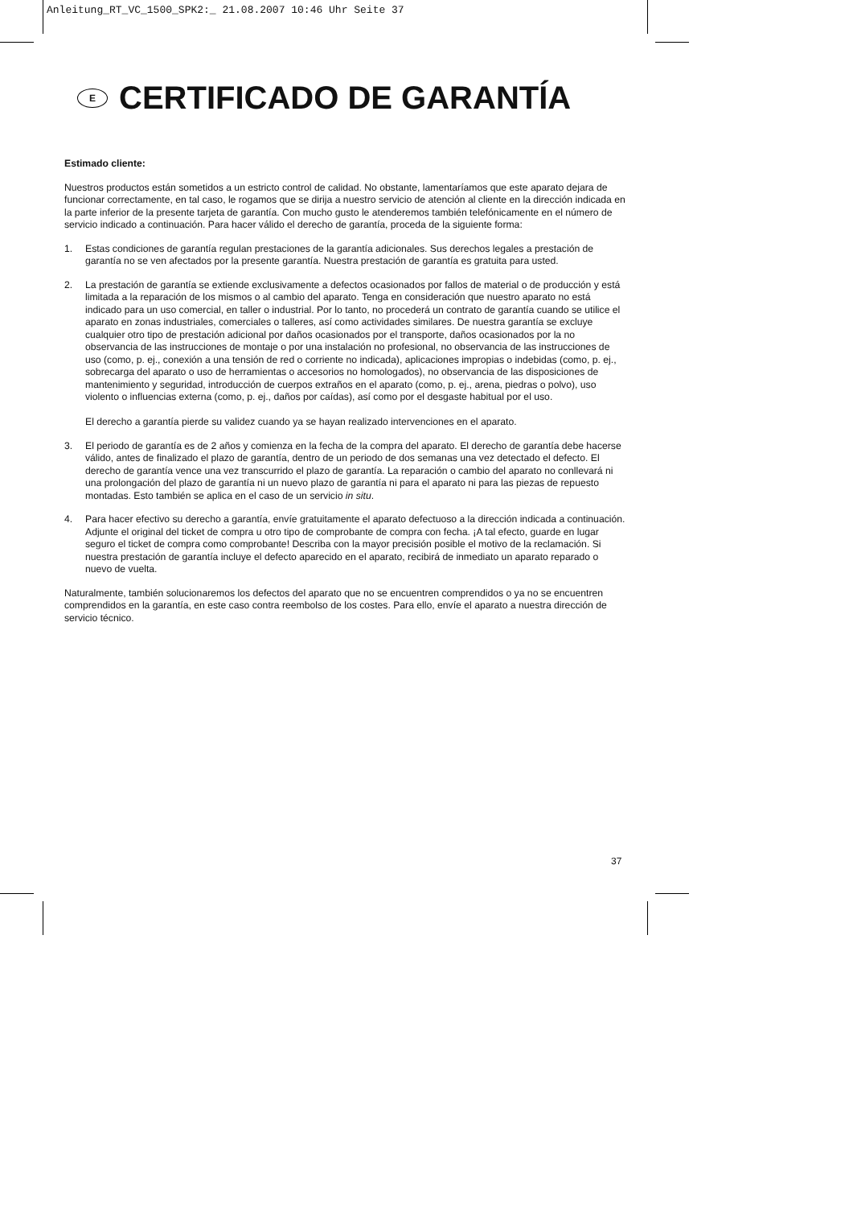Anleitung_RT_VC_1500_SPK2:_ 21.08.2007 10:46 Uhr Seite 37
E CERTIFICADO DE GARANTÍA
Estimado cliente:
Nuestros productos están sometidos a un estricto control de calidad. No obstante, lamentaríamos que este aparato dejara de funcionar correctamente, en tal caso, le rogamos que se dirija a nuestro servicio de atención al cliente en la dirección indicada en la parte inferior de la presente tarjeta de garantía. Con mucho gusto le atenderemos también telefónicamente en el número de servicio indicado a continuación. Para hacer válido el derecho de garantía, proceda de la siguiente forma:
1. Estas condiciones de garantía regulan prestaciones de la garantía adicionales. Sus derechos legales a prestación de garantía no se ven afectados por la presente garantía. Nuestra prestación de garantía es gratuita para usted.
2. La prestación de garantía se extiende exclusivamente a defectos ocasionados por fallos de material o de producción y está limitada a la reparación de los mismos o al cambio del aparato. Tenga en consideración que nuestro aparato no está indicado para un uso comercial, en taller o industrial. Por lo tanto, no procederá un contrato de garantía cuando se utilice el aparato en zonas industriales, comerciales o talleres, así como actividades similares. De nuestra garantía se excluye cualquier otro tipo de prestación adicional por daños ocasionados por el transporte, daños ocasionados por la no observancia de las instrucciones de montaje o por una instalación no profesional, no observancia de las instrucciones de uso (como, p. ej., conexión a una tensión de red o corriente no indicada), aplicaciones impropias o indebidas (como, p. ej., sobrecarga del aparato o uso de herramientas o accesorios no homologados), no observancia de las disposiciones de mantenimiento y seguridad, introducción de cuerpos extraños en el aparato (como, p. ej., arena, piedras o polvo), uso violento o influencias externa (como, p. ej., daños por caídas), así como por el desgaste habitual por el uso.
El derecho a garantía pierde su validez cuando ya se hayan realizado intervenciones en el aparato.
3. El periodo de garantía es de 2 años y comienza en la fecha de la compra del aparato. El derecho de garantía debe hacerse válido, antes de finalizado el plazo de garantía, dentro de un periodo de dos semanas una vez detectado el defecto. El derecho de garantía vence una vez transcurrido el plazo de garantía. La reparación o cambio del aparato no conllevará ni una prolongación del plazo de garantía ni un nuevo plazo de garantía ni para el aparato ni para las piezas de repuesto montadas. Esto también se aplica en el caso de un servicio in situ.
4. Para hacer efectivo su derecho a garantía, envíe gratuitamente el aparato defectuoso a la dirección indicada a continuación. Adjunte el original del ticket de compra u otro tipo de comprobante de compra con fecha. ¡A tal efecto, guarde en lugar seguro el ticket de compra como comprobante! Describa con la mayor precisión posible el motivo de la reclamación. Si nuestra prestación de garantía incluye el defecto aparecido en el aparato, recibirá de inmediato un aparato reparado o nuevo de vuelta.
Naturalmente, también solucionaremos los defectos del aparato que no se encuentren comprendidos o ya no se encuentren comprendidos en la garantía, en este caso contra reembolso de los costes. Para ello, envíe el aparato a nuestra dirección de servicio técnico.
37